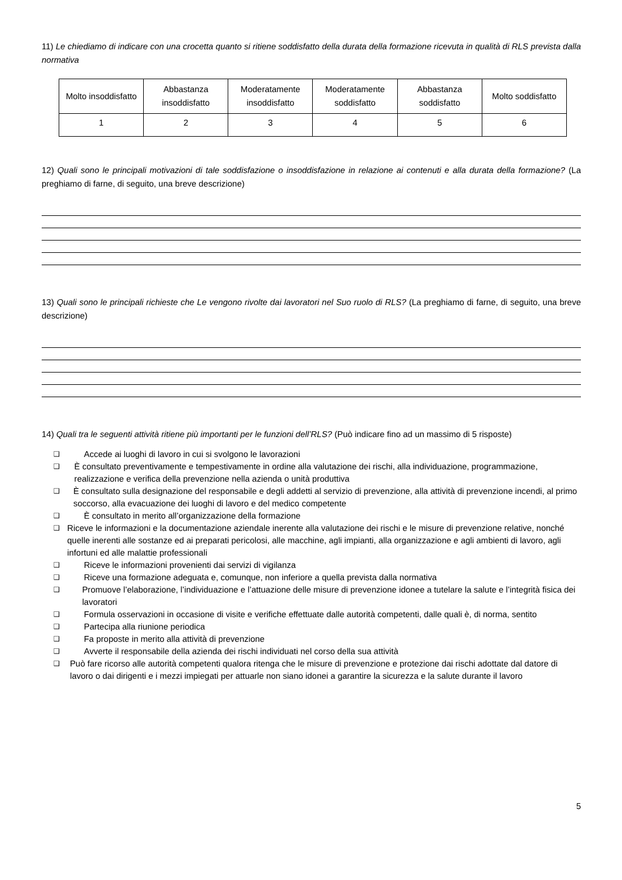11) Le chiediamo di indicare con una crocetta quanto si ritiene soddisfatto della durata della formazione ricevuta in qualità di RLS prevista dalla normativa
| Molto insoddisfatto | Abbastanza insoddisfatto | Moderatamente insoddisfatto | Moderatamente soddisfatto | Abbastanza soddisfatto | Molto soddisfatto |
| 1 | 2 | 3 | 4 | 5 | 6 |
12) Quali sono le principali motivazioni di tale soddisfazione o insoddisfazione in relazione ai contenuti e alla durata della formazione? (La preghiamo di farne, di seguito, una breve descrizione)
13) Quali sono le principali richieste che Le vengono rivolte dai lavoratori nel Suo ruolo di RLS? (La preghiamo di farne, di seguito, una breve descrizione)
14) Quali tra le seguenti attività ritiene più importanti per le funzioni dell’RLS? (Può indicare fino ad un massimo di 5 risposte)
❑ Accede ai luoghi di lavoro in cui si svolgono le lavorazioni
❑ È consultato preventivamente e tempestivamente in ordine alla valutazione dei rischi, alla individuazione, programmazione, realizzazione e verifica della prevenzione nella azienda o unità produttiva
❑ È consultato sulla designazione del responsabile e degli addetti al servizio di prevenzione, alla attività di prevenzione incendi, al primo soccorso, alla evacuazione dei luoghi di lavoro e del medico competente
❑ È consultato in merito all’organizzazione della formazione
❑ Riceve le informazioni e la documentazione aziendale inerente alla valutazione dei rischi e le misure di prevenzione relative, nonché quelle inerenti alle sostanze ed ai preparati pericolosi, alle macchine, agli impianti, alla organizzazione e agli ambienti di lavoro, agli infortuni ed alle malattie professionali
❑ Riceve le informazioni provenienti dai servizi di vigilanza
❑ Riceve una formazione adeguata e, comunque, non inferiore a quella prevista dalla normativa
❑ Promuove l’elaborazione, l’individuazione e l’attuazione delle misure di prevenzione idonee a tutelare la salute e l’integrità fisica dei lavoratori
❑ Formula osservazioni in occasione di visite e verifiche effettuate dalle autorità competenti, dalle quali è, di norma, sentito
❑ Partecipa alla riunione periodica
❑ Fa proposte in merito alla attività di prevenzione
❑ Avverte il responsabile della azienda dei rischi individuati nel corso della sua attività
❑ Può fare ricorso alle autorità competenti qualora ritenga che le misure di prevenzione e protezione dai rischi adottate dal datore di lavoro o dai dirigenti e i mezzi impiegati per attuarle non siano idonei a garantire la sicurezza e la salute durante il lavoro
5